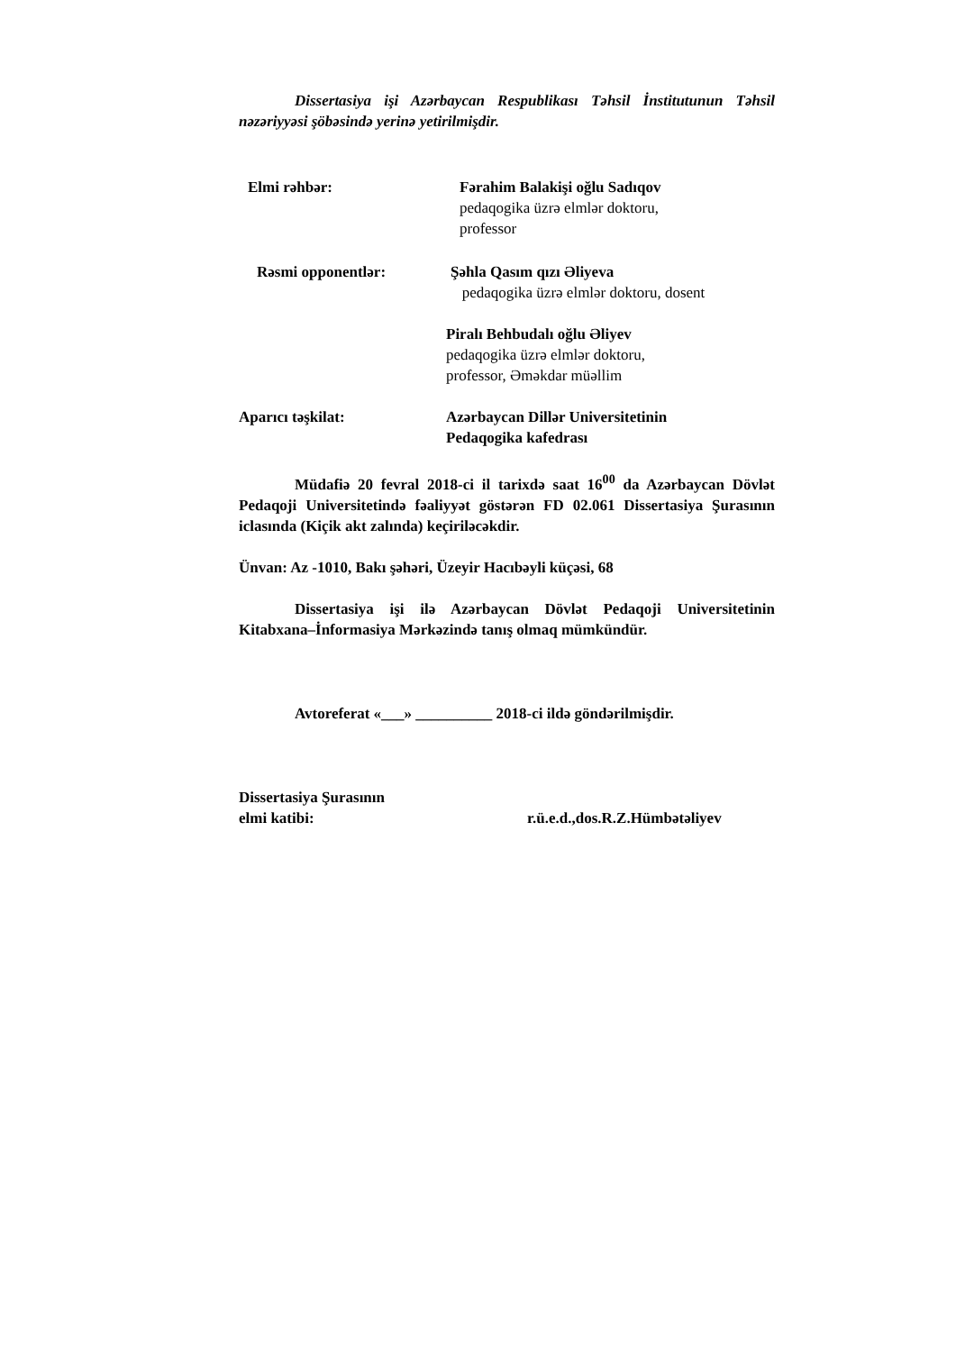Dissertasiya işi Azərbaycan Respublikası Təhsil İnstitutunun Təhsil nəzəriyyəsi şöbəsində yerinə yetirilmişdir.
Elmi rəhbər: Fərahim Balakişi oğlu Sadıqov
pedaqogika üzrə elmlər doktoru,
professor
Rəsmi opponentlər: Şəhla Qasım qızı Əliyeva
pedaqogika üzrə elmlər doktoru, dosent
Piralı Behbudalı oğlu Əliyev
pedaqogika üzrə elmlər doktoru,
professor, Əməkdar müəllim
Aparıcı təşkilat: Azərbaycan Dillər Universitetinin
Pedaqogika kafedrası
Müdafiə 20 fevral 2018-ci il tarixdə saat 16<sup>00</sup> da Azərbaycan Dövlət Pedaqoji Universitetində fəaliyyət göstərən FD 02.061 Dissertasiya Şurasının iclasında (Kiçik akt zalında) keçiriləcəkdir.
Ünvan: Az -1010, Bakı şəhəri, Üzeyir Hacıbəyli küçəsi, 68
Dissertasiya işi ilə Azərbaycan Dövlət Pedaqoji Universitetinin Kitabxana–İnformasiya Mərkəzində tanış olmaq mümkündür.
Avtoreferat «___» __________ 2018-ci ildə göndərilmişdir.
Dissertasiya Şurasının
elmi katibi: r.ü.e.d.,dos.R.Z.Hümbətəliyev